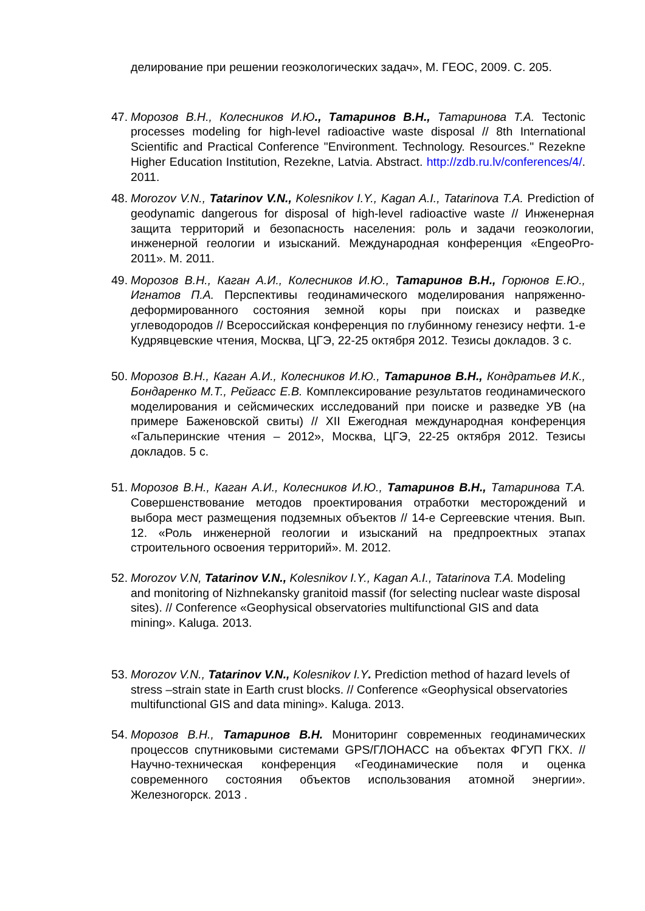делирование при решении геоэкологических задач», М. ГЕОС, 2009. С. 205.
47. Морозов В.Н., Колесников И.Ю., Татаринов В.Н., Татаринова Т.А. Tectonic processes modeling for high-level radioactive waste disposal // 8th International Scientific and Practical Conference "Environment. Technology. Resources." Rezekne Higher Education Institution, Rezekne, Latvia. Abstract. http://zdb.ru.lv/conferences/4/. 2011.
48. Morozov V.N., Tatarinov V.N., Kolesnikov I.Y., Kagan A.I., Tatarinova T.A. Prediction of geodynamic dangerous for disposal of high-level radioactive waste // Инженерная защита территорий и безопасность населения: роль и задачи геоэкологии, инженерной геологии и изысканий. Международная конференция «EngeoPro-2011». М. 2011.
49. Морозов В.Н., Каган А.И., Колесников И.Ю., Татаринов В.Н., Горюнов Е.Ю., Игнатов П.А. Перспективы геодинамического моделирования напряженно-деформированного состояния земной коры при поисках и разведке углеводородов // Всероссийская конференция по глубинному генезису нефти. 1-е Кудрявцевские чтения, Москва, ЦГЭ, 22-25 октября 2012. Тезисы докладов. 3 с.
50. Морозов В.Н., Каган А.И., Колесников И.Ю., Татаринов В.Н., Кондратьев И.К., Бондаренко М.Т., Рейгасс Е.В. Комплексирование результатов геодинамического моделирования и сейсмических исследований при поиске и разведке УВ (на примере Баженовской свиты) // XII Ежегодная международная конференция «Гальперинские чтения – 2012», Москва, ЦГЭ, 22-25 октября 2012. Тезисы докладов. 5 с.
51. Морозов В.Н., Каган А.И., Колесников И.Ю., Татаринов В.Н., Татаринова Т.А. Совершенствование методов проектирования отработки месторождений и выбора мест размещения подземных объектов // 14-е Сергеевские чтения. Вып. 12. «Роль инженерной геологии и изысканий на предпроектных этапах строительного освоения территорий». М. 2012.
52. Morozov V.N, Tatarinov V.N., Kolesnikov I.Y., Kagan A.I., Tatarinova T.A. Modeling and monitoring of Nizhnekansky granitoid massif (for selecting nuclear waste disposal sites). // Conference «Geophysical observatories multifunctional GIS and data mining». Kaluga. 2013.
53. Morozov V.N., Tatarinov V.N., Kolesnikov I.Y. Prediction method of hazard levels of stress –strain state in Earth crust blocks. // Conference «Geophysical observatories multifunctional GIS and data mining». Kaluga. 2013.
54. Морозов В.Н., Татаринов В.Н. Мониторинг современных геодинамических процессов спутниковыми системами GPS/ГЛОНАСС на объектах ФГУП ГКХ. // Научно-техническая конференция «Геодинамические поля и оценка современного состояния объектов использования атомной энергии». Железногорск. 2013 .